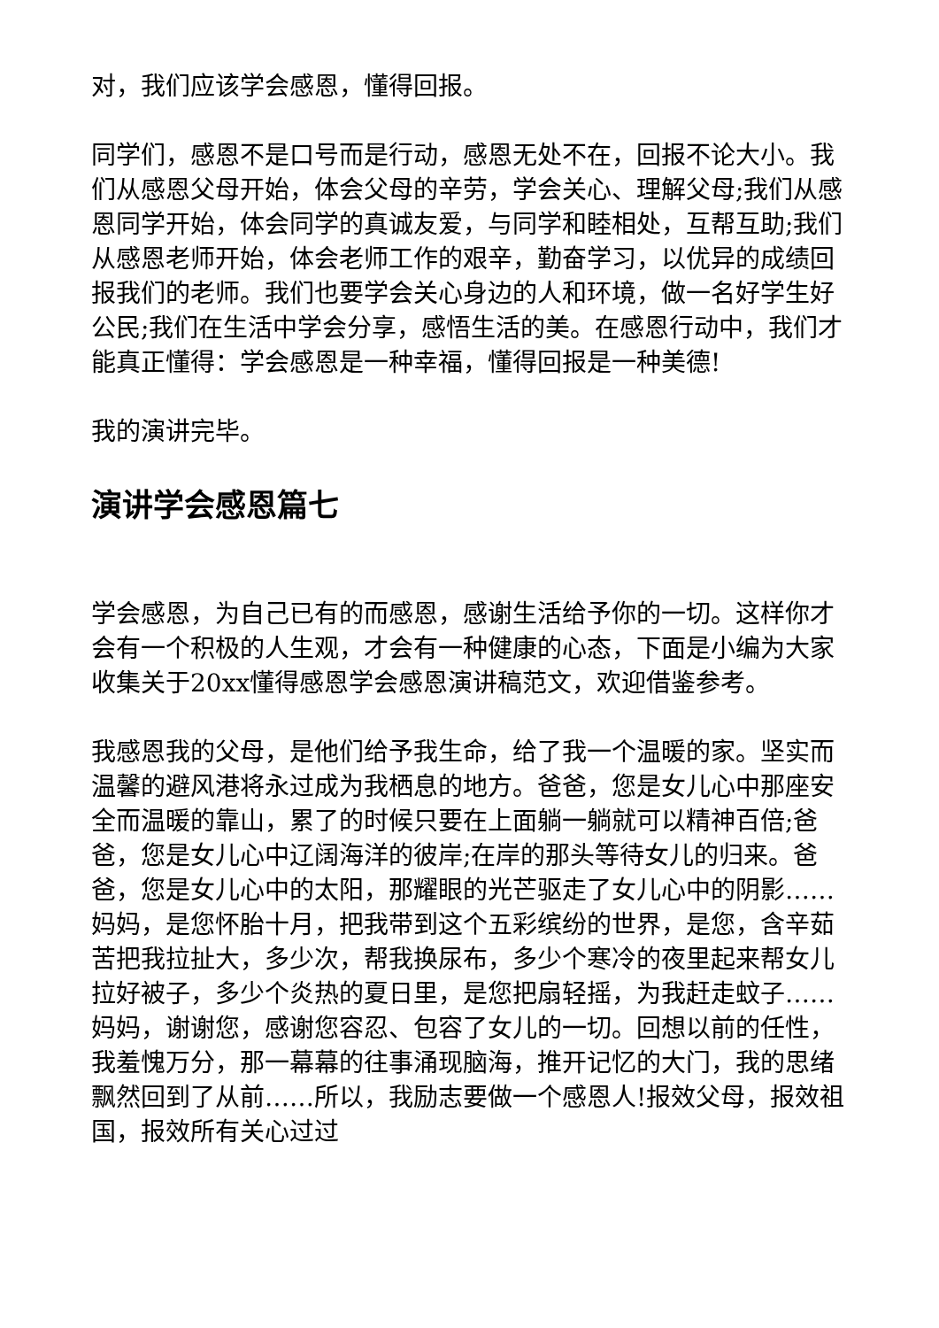对，我们应该学会感恩，懂得回报。
同学们，感恩不是口号而是行动，感恩无处不在，回报不论大小。我们从感恩父母开始，体会父母的辛劳，学会关心、理解父母;我们从感恩同学开始，体会同学的真诚友爱，与同学和睦相处，互帮互助;我们从感恩老师开始，体会老师工作的艰辛，勤奋学习，以优异的成绩回报我们的老师。我们也要学会关心身边的人和环境，做一名好学生好公民;我们在生活中学会分享，感悟生活的美。在感恩行动中，我们才能真正懂得：学会感恩是一种幸福，懂得回报是一种美德!
我的演讲完毕。
演讲学会感恩篇七
学会感恩，为自己已有的而感恩，感谢生活给予你的一切。这样你才会有一个积极的人生观，才会有一种健康的心态，下面是小编为大家收集关于20xx懂得感恩学会感恩演讲稿范文，欢迎借鉴参考。
我感恩我的父母，是他们给予我生命，给了我一个温暖的家。坚实而温馨的避风港将永过成为我栖息的地方。爸爸，您是女儿心中那座安全而温暖的靠山，累了的时候只要在上面躺一躺就可以精神百倍;爸爸，您是女儿心中辽阔海洋的彼岸;在岸的那头等待女儿的归来。爸爸，您是女儿心中的太阳，那耀眼的光芒驱走了女儿心中的阴影……妈妈，是您怀胎十月，把我带到这个五彩缤纷的世界，是您，含辛茹苦把我拉扯大，多少次，帮我换尿布，多少个寒冷的夜里起来帮女儿拉好被子，多少个炎热的夏日里，是您把扇轻摇，为我赶走蚊子……妈妈，谢谢您，感谢您容忍、包容了女儿的一切。回想以前的任性，我羞愧万分，那一幕幕的往事涌现脑海，推开记忆的大门，我的思绪飘然回到了从前……所以，我励志要做一个感恩人!报效父母，报效祖国，报效所有关心过过